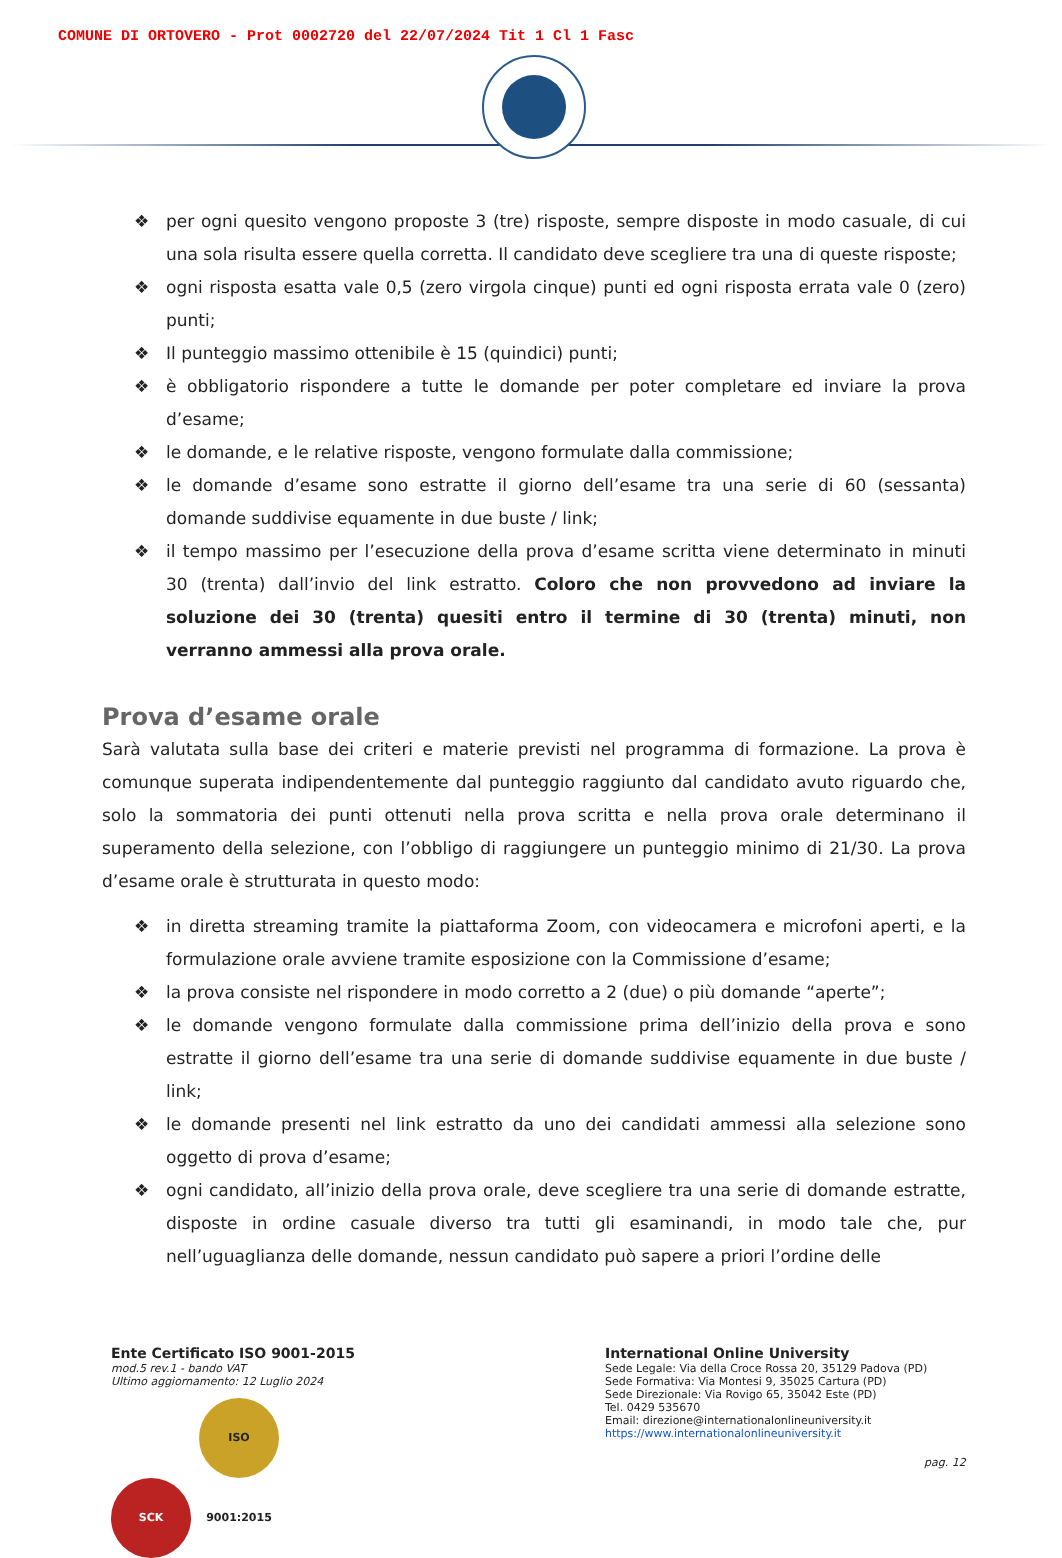COMUNE DI ORTOVERO - Prot 0002720 del 22/07/2024 Tit 1 Cl 1 Fasc
❖ per ogni quesito vengono proposte 3 (tre) risposte, sempre disposte in modo casuale, di cui una sola risulta essere quella corretta. Il candidato deve scegliere tra una di queste risposte;
❖ ogni risposta esatta vale 0,5 (zero virgola cinque) punti ed ogni risposta errata vale 0 (zero) punti;
❖ Il punteggio massimo ottenibile è 15 (quindici) punti;
❖ è obbligatorio rispondere a tutte le domande per poter completare ed inviare la prova d’esame;
❖ le domande, e le relative risposte, vengono formulate dalla commissione;
❖ le domande d’esame sono estratte il giorno dell’esame tra una serie di 60 (sessanta) domande suddivise equamente in due buste / link;
❖ il tempo massimo per l’esecuzione della prova d’esame scritta viene determinato in minuti 30 (trenta) dall’invio del link estratto. Coloro che non provvedono ad inviare la soluzione dei 30 (trenta) quesiti entro il termine di 30 (trenta) minuti, non verranno ammessi alla prova orale.
Prova d’esame orale
Sarà valutata sulla base dei criteri e materie previsti nel programma di formazione. La prova è comunque superata indipendentemente dal punteggio raggiunto dal candidato avuto riguardo che, solo la sommatoria dei punti ottenuti nella prova scritta e nella prova orale determinano il superamento della selezione, con l’obbligo di raggiungere un punteggio minimo di 21/30. La prova d’esame orale è strutturata in questo modo:
❖ in diretta streaming tramite la piattaforma Zoom, con videocamera e microfoni aperti, e la formulazione orale avviene tramite esposizione con la Commissione d’esame;
❖ la prova consiste nel rispondere in modo corretto a 2 (due) o più domande “aperte”;
❖ le domande vengono formulate dalla commissione prima dell’inizio della prova e sono estratte il giorno dell’esame tra una serie di domande suddivise equamente in due buste / link;
❖ le domande presenti nel link estratto da uno dei candidati ammessi alla selezione sono oggetto di prova d’esame;
❖ ogni candidato, all’inizio della prova orale, deve scegliere tra una serie di domande estratte, disposte in ordine casuale diverso tra tutti gli esaminandi, in modo tale che, pur nell’uguaglianza delle domande, nessun candidato può sapere a priori l’ordine delle
Ente Certificato ISO 9001-2015
mod.5 rev.1 - bando VAT
Ultimo aggiornamento: 12 Luglio 2024
SCK ISO 9001:2015
International Online University
Sede Legale: Via della Croce Rossa 20, 35129 Padova (PD)
Sede Formativa: Via Montesi 9, 35025 Cartura (PD)
Sede Direzionale: Via Rovigo 65, 35042 Este (PD)
Tel. 0429 535670
Email: direzione@internationalonlineuniversity.it
https://www.internationalonlineuniversity.it
pag. 12